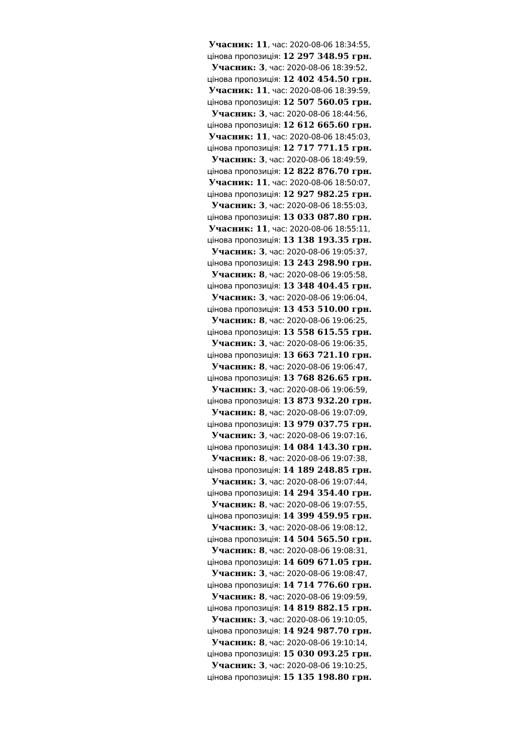Учасник: 11, час: 2020-08-06 18:34:55,
цінова пропозиція: 12 297 348.95 грн.
Учасник: 3, час: 2020-08-06 18:39:52,
цінова пропозиція: 12 402 454.50 грн.
Учасник: 11, час: 2020-08-06 18:39:59,
цінова пропозиція: 12 507 560.05 грн.
Учасник: 3, час: 2020-08-06 18:44:56,
цінова пропозиція: 12 612 665.60 грн.
Учасник: 11, час: 2020-08-06 18:45:03,
цінова пропозиція: 12 717 771.15 грн.
Учасник: 3, час: 2020-08-06 18:49:59,
цінова пропозиція: 12 822 876.70 грн.
Учасник: 11, час: 2020-08-06 18:50:07,
цінова пропозиція: 12 927 982.25 грн.
Учасник: 3, час: 2020-08-06 18:55:03,
цінова пропозиція: 13 033 087.80 грн.
Учасник: 11, час: 2020-08-06 18:55:11,
цінова пропозиція: 13 138 193.35 грн.
Учасник: 3, час: 2020-08-06 19:05:37,
цінова пропозиція: 13 243 298.90 грн.
Учасник: 8, час: 2020-08-06 19:05:58,
цінова пропозиція: 13 348 404.45 грн.
Учасник: 3, час: 2020-08-06 19:06:04,
цінова пропозиція: 13 453 510.00 грн.
Учасник: 8, час: 2020-08-06 19:06:25,
цінова пропозиція: 13 558 615.55 грн.
Учасник: 3, час: 2020-08-06 19:06:35,
цінова пропозиція: 13 663 721.10 грн.
Учасник: 8, час: 2020-08-06 19:06:47,
цінова пропозиція: 13 768 826.65 грн.
Учасник: 3, час: 2020-08-06 19:06:59,
цінова пропозиція: 13 873 932.20 грн.
Учасник: 8, час: 2020-08-06 19:07:09,
цінова пропозиція: 13 979 037.75 грн.
Учасник: 3, час: 2020-08-06 19:07:16,
цінова пропозиція: 14 084 143.30 грн.
Учасник: 8, час: 2020-08-06 19:07:38,
цінова пропозиція: 14 189 248.85 грн.
Учасник: 3, час: 2020-08-06 19:07:44,
цінова пропозиція: 14 294 354.40 грн.
Учасник: 8, час: 2020-08-06 19:07:55,
цінова пропозиція: 14 399 459.95 грн.
Учасник: 3, час: 2020-08-06 19:08:12,
цінова пропозиція: 14 504 565.50 грн.
Учасник: 8, час: 2020-08-06 19:08:31,
цінова пропозиція: 14 609 671.05 грн.
Учасник: 3, час: 2020-08-06 19:08:47,
цінова пропозиція: 14 714 776.60 грн.
Учасник: 8, час: 2020-08-06 19:09:59,
цінова пропозиція: 14 819 882.15 грн.
Учасник: 3, час: 2020-08-06 19:10:05,
цінова пропозиція: 14 924 987.70 грн.
Учасник: 8, час: 2020-08-06 19:10:14,
цінова пропозиція: 15 030 093.25 грн.
Учасник: 3, час: 2020-08-06 19:10:25,
цінова пропозиція: 15 135 198.80 грн.